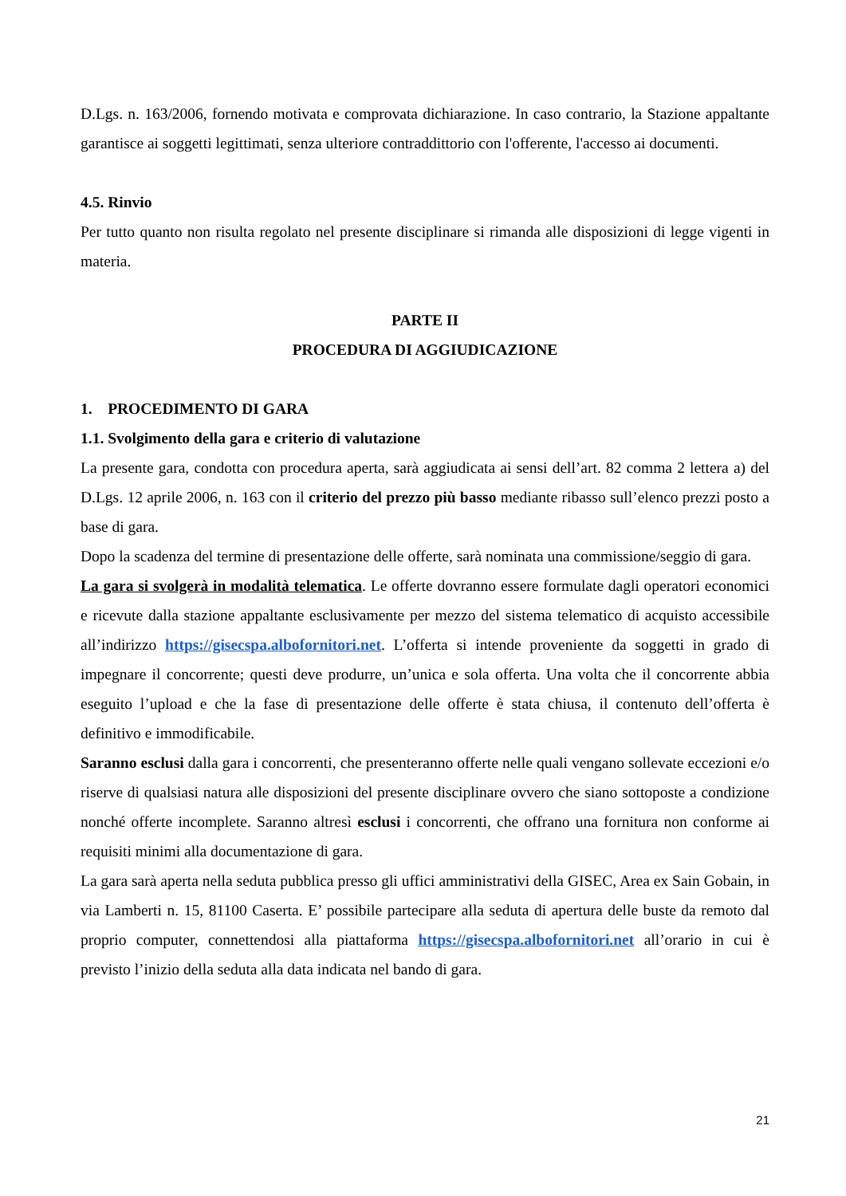D.Lgs. n. 163/2006, fornendo motivata e comprovata dichiarazione. In caso contrario, la Stazione appaltante garantisce ai soggetti legittimati, senza ulteriore contraddittorio con l'offerente, l'accesso ai documenti.
4.5. Rinvio
Per tutto quanto non risulta regolato nel presente disciplinare si rimanda alle disposizioni di legge vigenti in materia.
PARTE II
PROCEDURA DI AGGIUDICAZIONE
1. PROCEDIMENTO DI GARA
1.1. Svolgimento della gara e criterio di valutazione
La presente gara, condotta con procedura aperta, sarà aggiudicata ai sensi dell’art. 82 comma 2 lettera a) del D.Lgs. 12 aprile 2006, n. 163 con il criterio del prezzo più basso mediante ribasso sull’elenco prezzi posto a base di gara.
Dopo la scadenza del termine di presentazione delle offerte, sarà nominata una commissione/seggio di gara.
La gara si svolgerà in modalità telematica. Le offerte dovranno essere formulate dagli operatori economici e ricevute dalla stazione appaltante esclusivamente per mezzo del sistema telematico di acquisto accessibile all’indirizzo https://gisecspa.albofornitori.net. L’offerta si intende proveniente da soggetti in grado di impegnare il concorrente; questi deve produrre, un’unica e sola offerta. Una volta che il concorrente abbia eseguito l’upload e che la fase di presentazione delle offerte è stata chiusa, il contenuto dell’offerta è definitivo e immodificabile.
Saranno esclusi dalla gara i concorrenti, che presenteranno offerte nelle quali vengano sollevate eccezioni e/o riserve di qualsiasi natura alle disposizioni del presente disciplinare ovvero che siano sottoposte a condizione nonché offerte incomplete. Saranno altresì esclusi i concorrenti, che offrano una fornitura non conforme ai requisiti minimi alla documentazione di gara.
La gara sarà aperta nella seduta pubblica presso gli uffici amministrativi della GISEC, Area ex Sain Gobain, in via Lamberti n. 15, 81100 Caserta. E’ possibile partecipare alla seduta di apertura delle buste da remoto dal proprio computer, connettendosi alla piattaforma https://gisecspa.albofornitori.net all’orario in cui è previsto l’inizio della seduta alla data indicata nel bando di gara.
21